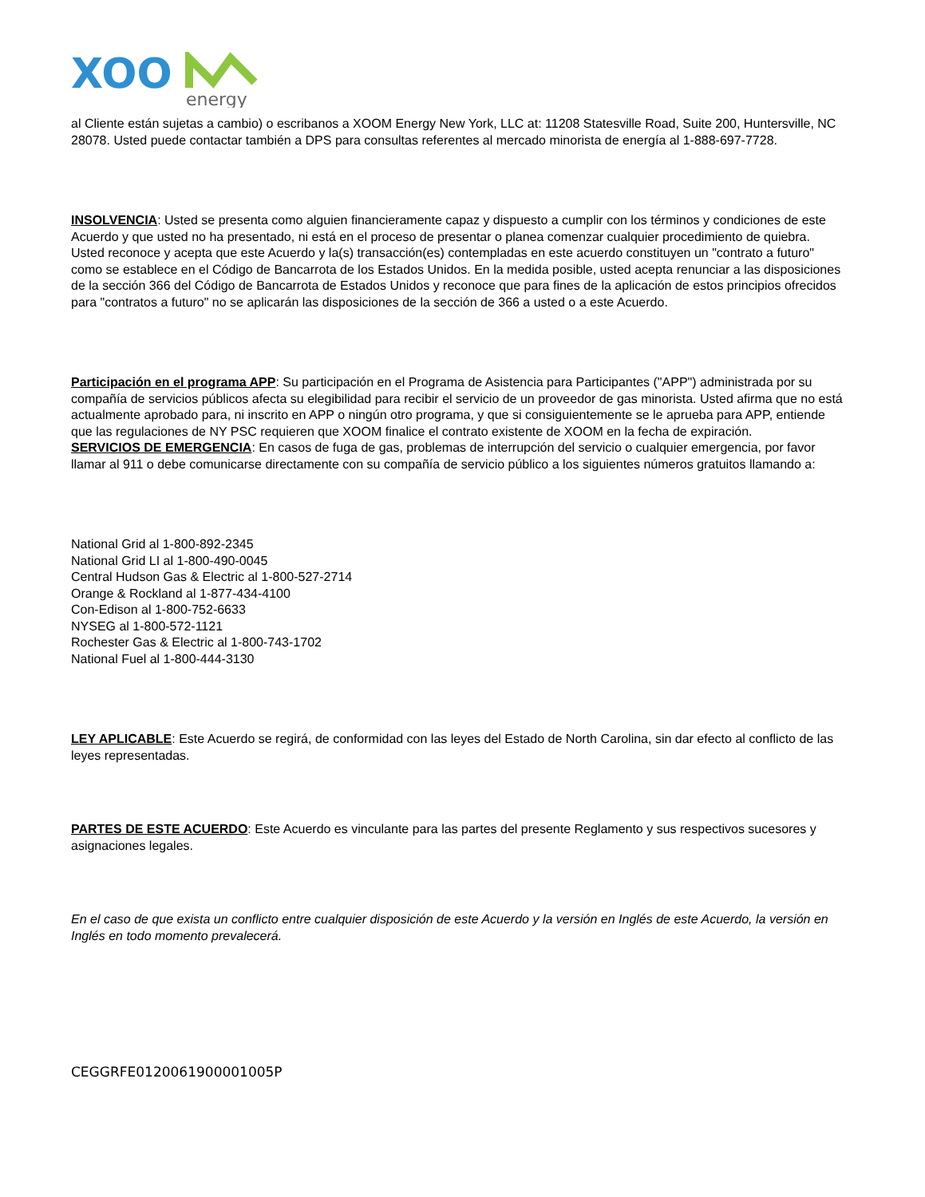XOO
energy
al Cliente están sujetas a cambio) o escribanos a XOOM Energy New York, LLC at: 11208 Statesville Road, Suite 200, Huntersville, NC 28078. Usted puede contactar también a DPS para consultas referentes al mercado minorista de energía al 1-888-697-7728.
INSOLVENCIA: Usted se presenta como alguien financieramente capaz y dispuesto a cumplir con los términos y condiciones de este Acuerdo y que usted no ha presentado, ni está en el proceso de presentar o planea comenzar cualquier procedimiento de quiebra. Usted reconoce y acepta que este Acuerdo y la(s) transacción(es) contempladas en este acuerdo constituyen un "contrato a futuro" como se establece en el Código de Bancarrota de los Estados Unidos. En la medida posible, usted acepta renunciar a las disposiciones de la sección 366 del Código de Bancarrota de Estados Unidos y reconoce que para fines de la aplicación de estos principios ofrecidos para "contratos a futuro" no se aplicarán las disposiciones de la sección de 366 a usted o a este Acuerdo.
Participación en el programa APP: Su participación en el Programa de Asistencia para Participantes ("APP") administrada por su compañía de servicios públicos afecta su elegibilidad para recibir el servicio de un proveedor de gas minorista. Usted afirma que no está actualmente aprobado para, ni inscrito en APP o ningún otro programa, y que si consiguientemente se le aprueba para APP, entiende que las regulaciones de NY PSC requieren que XOOM finalice el contrato existente de XOOM en la fecha de expiración.
SERVICIOS DE EMERGENCIA: En casos de fuga de gas, problemas de interrupción del servicio o cualquier emergencia, por favor llamar al 911 o debe comunicarse directamente con su compañía de servicio público a los siguientes números gratuitos llamando a:
National Grid al 1-800-892-2345
National Grid LI al 1-800-490-0045
Central Hudson Gas & Electric al 1-800-527-2714
Orange & Rockland al 1-877-434-4100
Con-Edison al 1-800-752-6633
NYSEG al 1-800-572-1121
Rochester Gas & Electric al 1-800-743-1702
National Fuel al 1-800-444-3130
LEY APLICABLE: Este Acuerdo se regirá, de conformidad con las leyes del Estado de North Carolina, sin dar efecto al conflicto de las leyes representadas.
PARTES DE ESTE ACUERDO: Este Acuerdo es vinculante para las partes del presente Reglamento y sus respectivos sucesores y asignaciones legales.
En el caso de que exista un conflicto entre cualquier disposición de este Acuerdo y la versión en Inglés de este Acuerdo, la versión en Inglés en todo momento prevalecerá.
CEGGRFE0120061900001005P